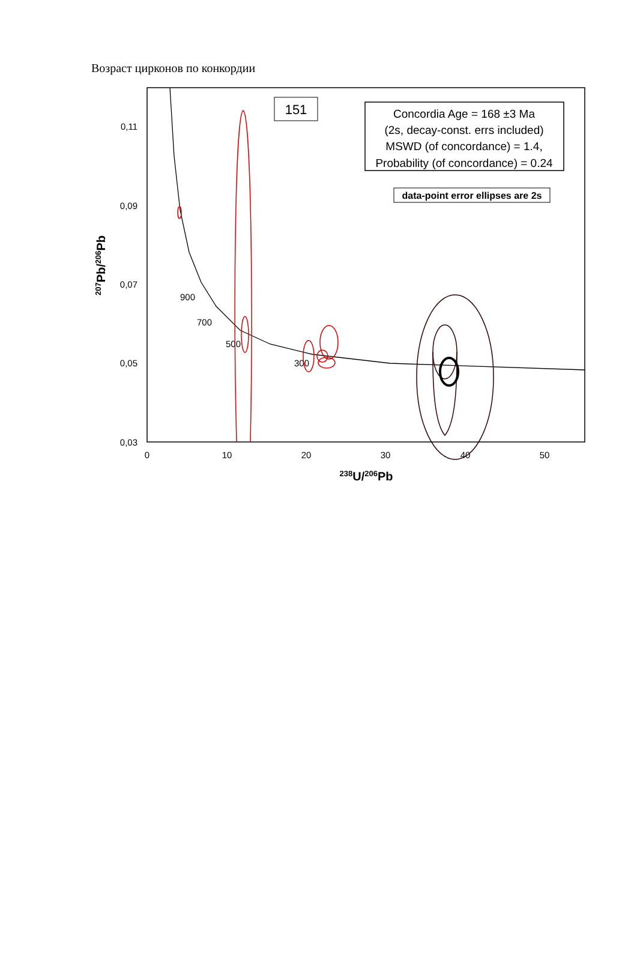Возраст цирконов по конкордии
0,11
0,09
0,07
0,05
0,03
0
10
20
30
40
50
238U/206Pb
207Pb/206Pb
900
700
500
300
151
Concordia Age = 168 ±3 Ma
(2s, decay-const. errs included)
MSWD (of concordance) = 1.4,
Probability (of concordance) = 0.24
data-point error ellipses are 2s